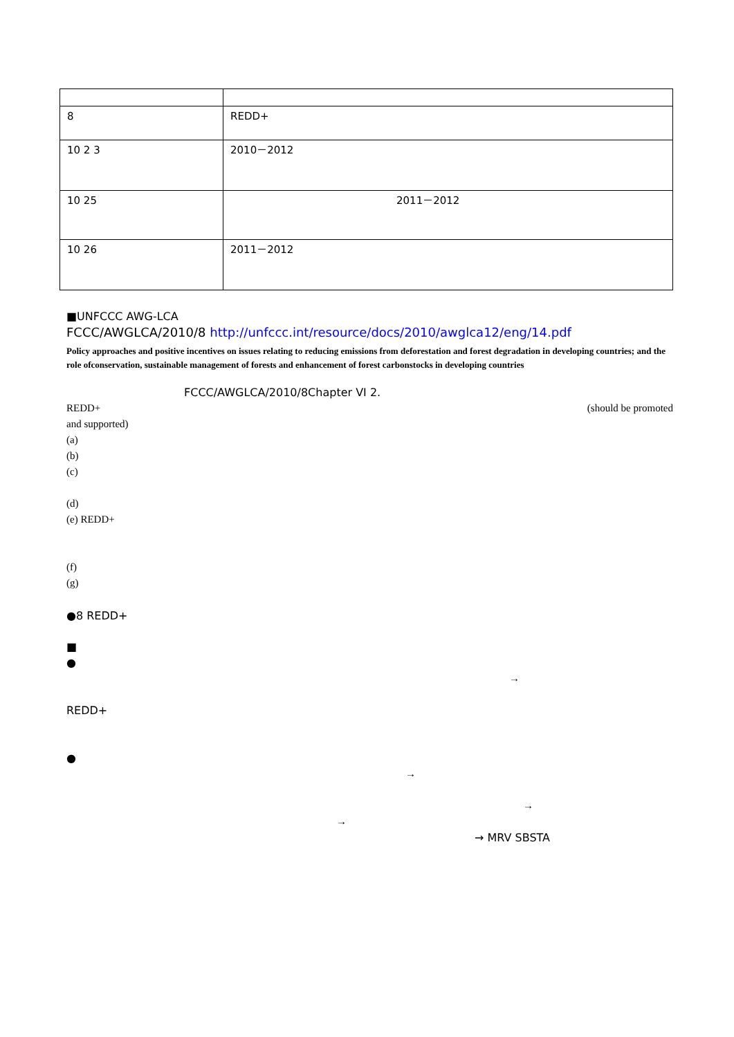| 8 | REDD+ |
| 10 2 3 | 2010－2012 |
| 10 25 | 2011－2012 |
| 10 26 | 2011－2012 |
■UNFCCC AWG-LCA
FCCC/AWGLCA/2010/8 http://unfccc.int/resource/docs/2010/awglca12/eng/14.pdf
Policy approaches and positive incentives on issues relating to reducing emissions from deforestation and forest degradation in developing countries; and the role ofconservation, sustainable management of forests and enhancement of forest carbonstocks in developing countries
FCCC/AWGLCA/2010/8Chapter VI 2.
REDD+ (should be promoted
and supported)
(a)
(b)
(c)
(d)
(e) REDD+
(f)
(g)
●8 REDD+
■
●
→
REDD+
●
→
→
→
→ MRV SBSTA